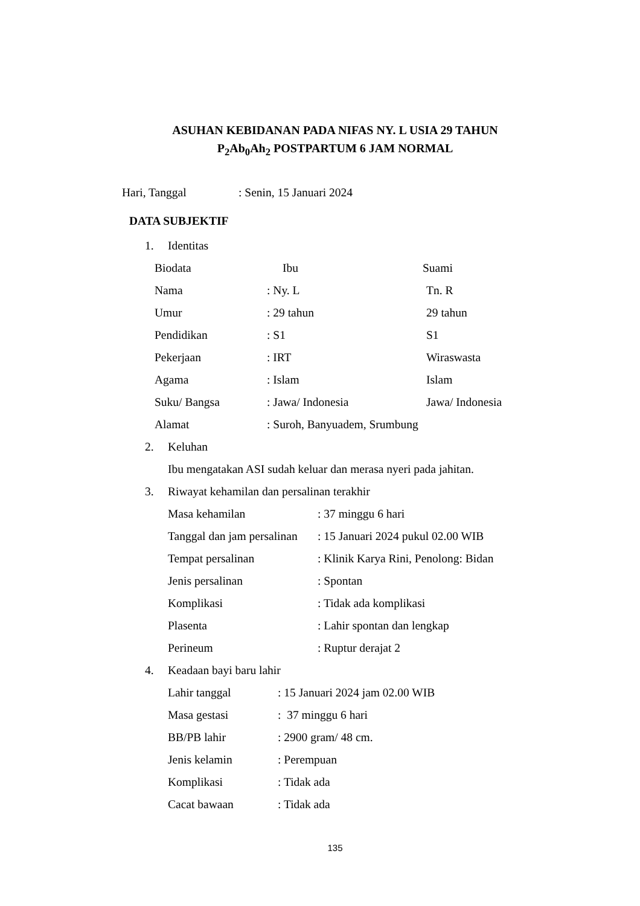ASUHAN KEBIDANAN PADA NIFAS NY. L USIA 29 TAHUN
P<sub>2</sub>Ab<sub>0</sub>Ah<sub>2</sub> POSTPARTUM 6 JAM NORMAL
Hari, Tanggal: Senin, 15 Januari 2024
DATA SUBJEKTIF
1. Identitas
Biodata Ibu Suami
Nama: Ny. L Tn. R
Umur: 29 tahun 29 tahun
Pendidikan: S1 S1
Pekerjaan: IRT Wiraswasta
Agama: Islam Islam
Suku/ Bangsa: Jawa/ Indonesia Jawa/ Indonesia
Alamat: Suroh, Banyuadem, Srumbung
2. Keluhan
Ibu mengatakan ASI sudah keluar dan merasa nyeri pada jahitan.
3. Riwayat kehamilan dan persalinan terakhir
Masa kehamilan: 37 minggu 6 hari
Tanggal dan jam persalinan: 15 Januari 2024 pukul 02.00 WIB
Tempat persalinan: Klinik Karya Rini, Penolong: Bidan
Jenis persalinan: Spontan
Komplikasi: Tidak ada komplikasi
Plasenta: Lahir spontan dan lengkap
Perineum: Ruptur derajat 2
4. Keadaan bayi baru lahir
Lahir tanggal: 15 Januari 2024 jam 02.00 WIB
Masa gestasi: 37 minggu 6 hari
BB/PB lahir: 2900 gram/ 48 cm.
Jenis kelamin: Perempuan
Komplikasi: Tidak ada
Cacat bawaan: Tidak ada
135